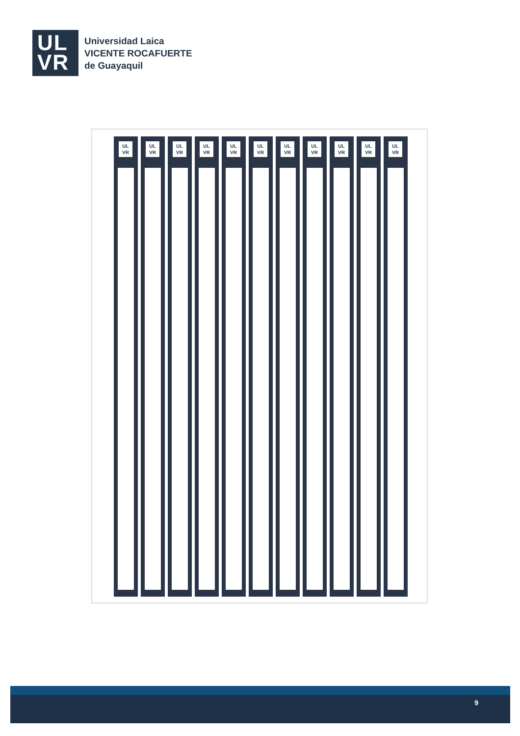UL
VR
Universidad Laica
VICENTE ROCAFUERTE
de Guayaquil
UL VR
UL VR
UL VR
UL VR
UL VR
UL VR
UL VR
UL VR
UL VR
UL VR
UL VR
9